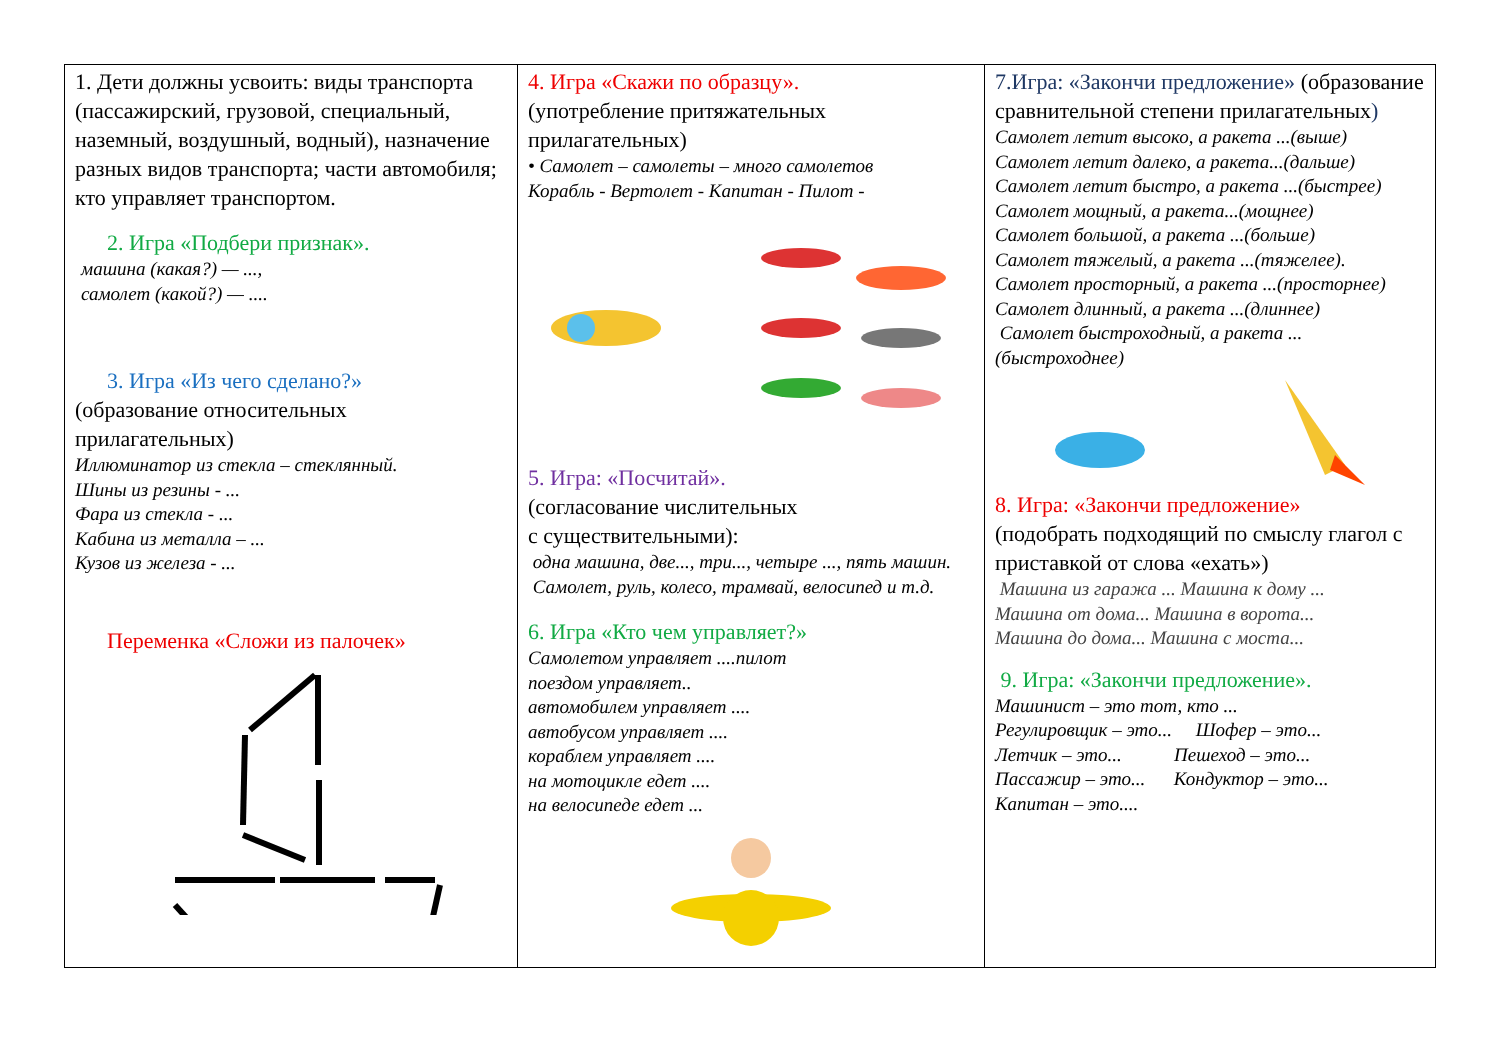1. Дети должны усвоить: виды транспорта (пассажирский, грузовой, специальный, наземный, воздушный, водный), назначение разных видов транспорта; части автомобиля; кто управляет транспортом.
2. Игра «Подбери признак».
машина (какая?) — ...,
самолет (какой?) — ....
3. Игра «Из чего сделано?»
(образование относительных прилагательных)
Иллюминатор из стекла – стеклянный.
Шины из резины - ...
Фара из стекла - ...
Кабина из металла – ...
Кузов из железа - ...
Переменка «Сложи из палочек»
4. Игра «Скажи по образцу».
(употребление притяжательных прилагательных)
• Самолет – самолеты – много самолетов
Корабль - Вертолет - Капитан - Пилот -
5. Игра: «Посчитай».
(согласование числительных
с существительными):
одна машина, две..., три..., четыре ..., пять машин.
Самолет, руль, колесо, трамвай, велосипед и т.д.
6. Игра «Кто чем управляет?»
Самолетом управляет ....пилот
поездом управляет..
автомобилем управляет ....
автобусом управляет ....
кораблем управляет ....
на мотоцикле едет ....
на велосипеде едет ...
7.Игра: «Закончи предложение» (образование сравнительной степени прилагательных)
Самолет летит высоко, а ракета ...(выше)
Самолет летит далеко, а ракета...(дальше)
Самолет летит быстро, а ракета ...(быстрее)
Самолет мощный, а ракета...(мощнее)
Самолет большой, а ракета ...(больше)
Самолет тяжелый, а ракета ...(тяжелее).
Самолет просторный, а ракета ...(просторнее)
Самолет длинный, а ракета ...(длиннее)
Самолет быстроходный, а ракета ...(быстроходнее)
8. Игра: «Закончи предложение»
(подобрать подходящий по смыслу глагол с приставкой от слова «ехать»)
Машина из гаража ... Машина к дому ...
Машина от дома... Машина в ворота...
Машина до дома... Машина с моста...
9. Игра: «Закончи предложение».
Машинист – это тот, кто ...
Регулировщик – это... Шофер – это...
Летчик – это... Пешеход – это...
Пассажир – это... Кондуктор – это...
Капитан – это....